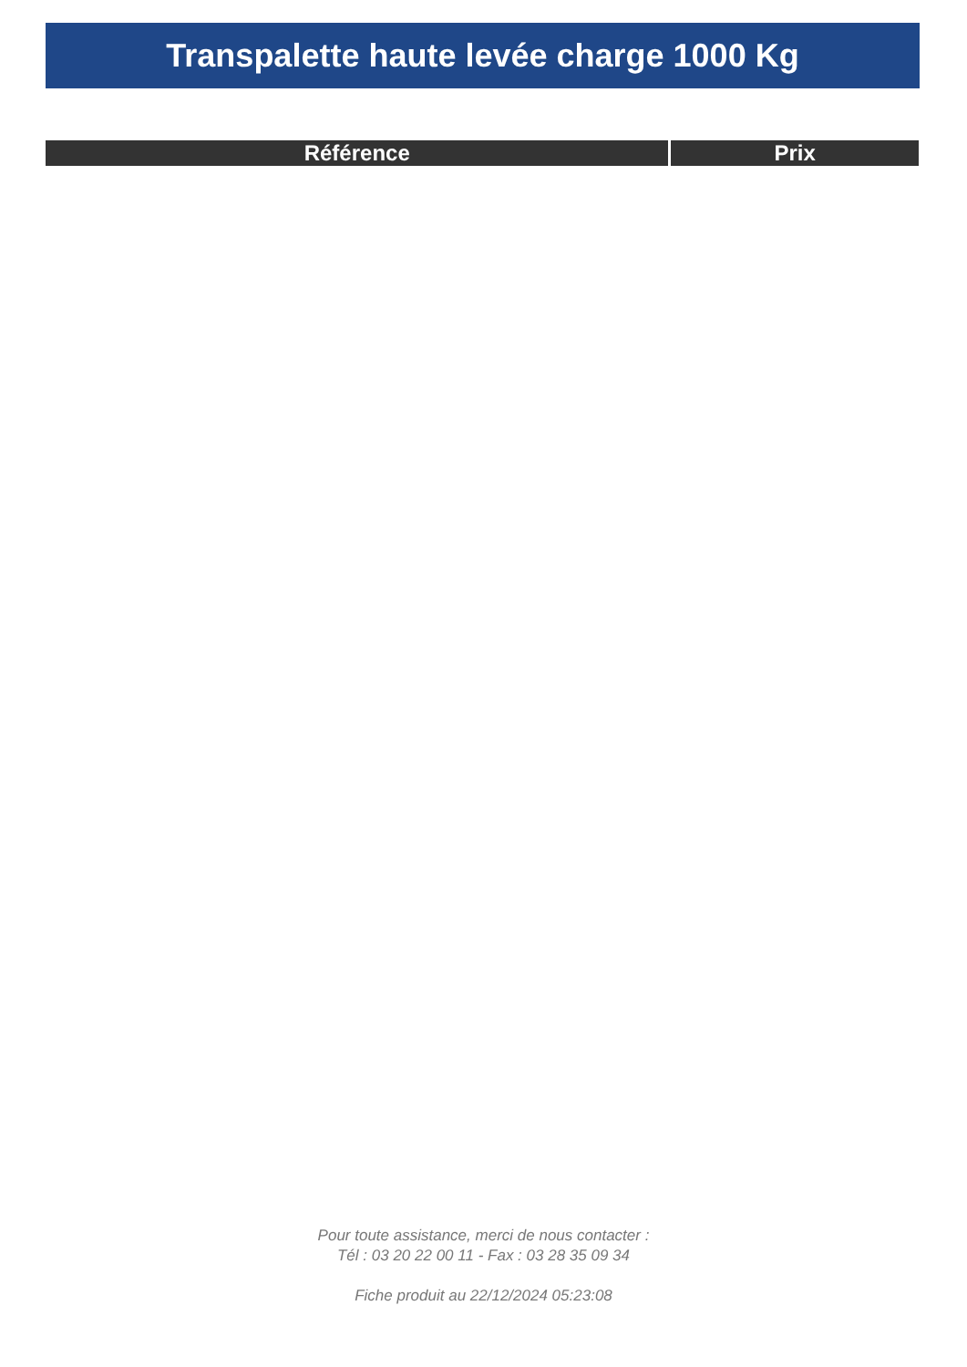Transpalette haute levée charge 1000 Kg
| Référence | Prix |
| --- | --- |
Pour toute assistance, merci de nous contacter :
Tél : 03 20 22 00 11 - Fax : 03 28 35 09 34
Fiche produit au 22/12/2024 05:23:08